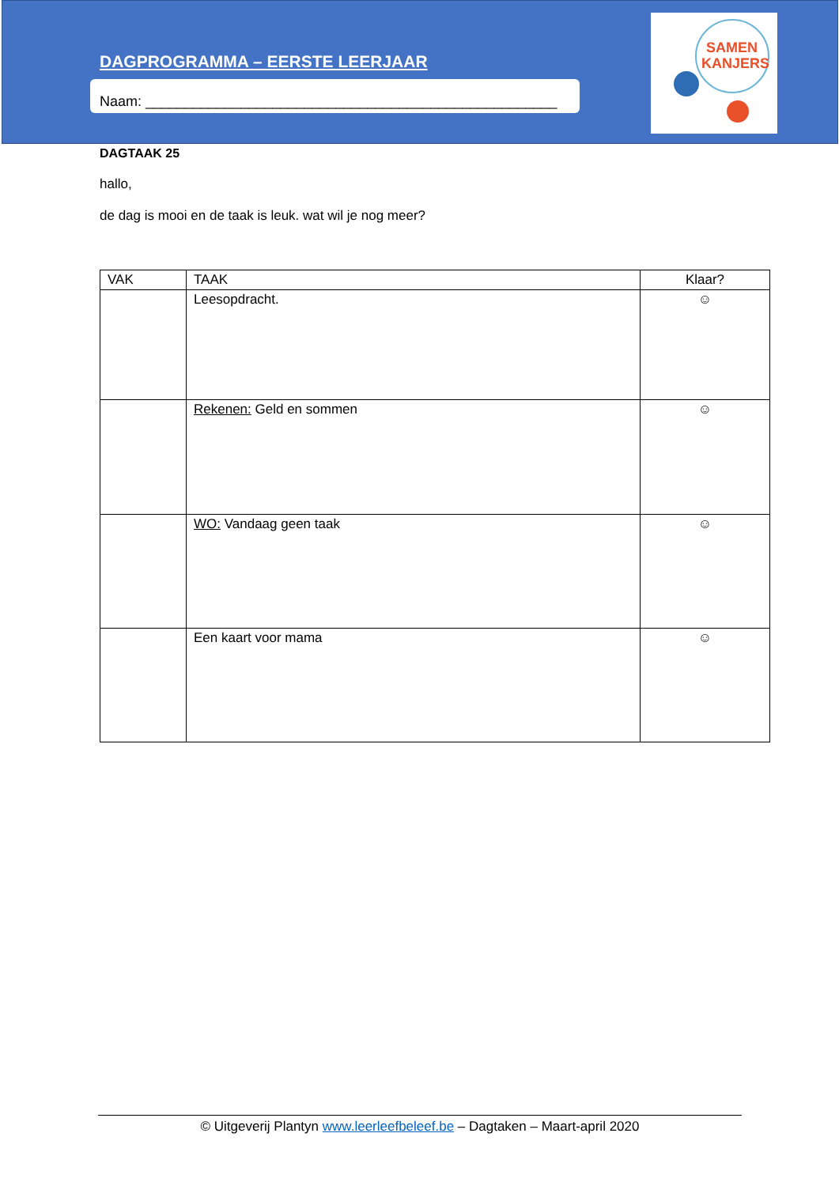SAMEN
KANJERS
DAGPROGRAMMA – EERSTE LEERJAAR
Naam: ____________________________________________________
DAGTAAK 25
hallo,
de dag is mooi en de taak is leuk. wat wil je nog meer?
| VAK | TAAK | Klaar? |
| --- | --- | --- |
| | Leesopdracht. | ☺ |
| | Rekenen: Geld en sommen | ☺ |
| | WO: Vandaag geen taak | ☺ |
| | Een kaart voor mama | ☺ |
© Uitgeverij Plantyn www.leerleefbeleef.be – Dagtaken – Maart-april 2020